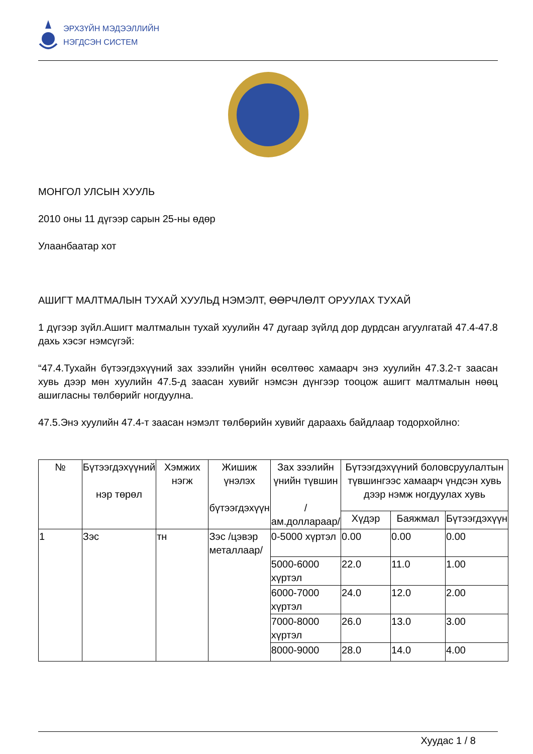ЭРХЗҮЙН МЭДЭЭЛЛИЙН
НЭГДСЭН СИСТЕМ
МОНГОЛ УЛСЫН ХУУЛЬ
2010 оны 11 дүгээр сарын 25-ны өдөр
Улаанбаатар хот
АШИГТ МАЛТМАЛЫН ТУХАЙ ХУУЛЬД НЭМЭЛТ, ӨӨРЧЛӨЛТ ОРУУЛАХ ТУХАЙ
1 дүгээр зүйл.Ашигт малтмалын тухай хуулийн 47 дугаар зүйлд дор дурдсан агуулгатай 47.4-47.8 дахь хэсэг нэмсүгэй:
“47.4.Тухайн бүтээгдэхүүний зах зээлийн үнийн өсөлтөөс хамаарч энэ хуулийн 47.3.2-т заасан хувь дээр мөн хуулийн 47.5-д заасан хувийг нэмсэн дүнгээр тооцож ашигт малтмалын нөөц ашигласны төлбөрийг ногдуулна.
47.5.Энэ хуулийн 47.4-т заасан нэмэлт төлбөрийн хувийг дараахь байдлаар тодорхойлно:
| № | Бүтээгдэхүүний нэр төрөл | Хэмжих нэгж | Жишиж үнэлэх бүтээгдэхүүн | Зах зээлийн үнийн түвшин /ам.доллараар/ | Бүтээгдэхүүний боловсруулалтын түвшингээс хамаарч үндсэн хувь дээр нэмж ногдуулах хувь | | |
| --- | --- | --- | --- | --- | --- | --- | --- |
| | | | | | Хүдэр | Баяжмал | Бүтээгдэхүүн |
| 1 | Зэс | тн | Зэс /цэвэр металлаар/ | 0-5000 хүртэл | 0.00 | 0.00 | 0.00 |
| | | | | 5000-6000 хүртэл | 22.0 | 11.0 | 1.00 |
| | | | | 6000-7000 хүртэл | 24.0 | 12.0 | 2.00 |
| | | | | 7000-8000 хүртэл | 26.0 | 13.0 | 3.00 |
| | | | | 8000-9000 | 28.0 | 14.0 | 4.00 |
Хуудас 1 / 8